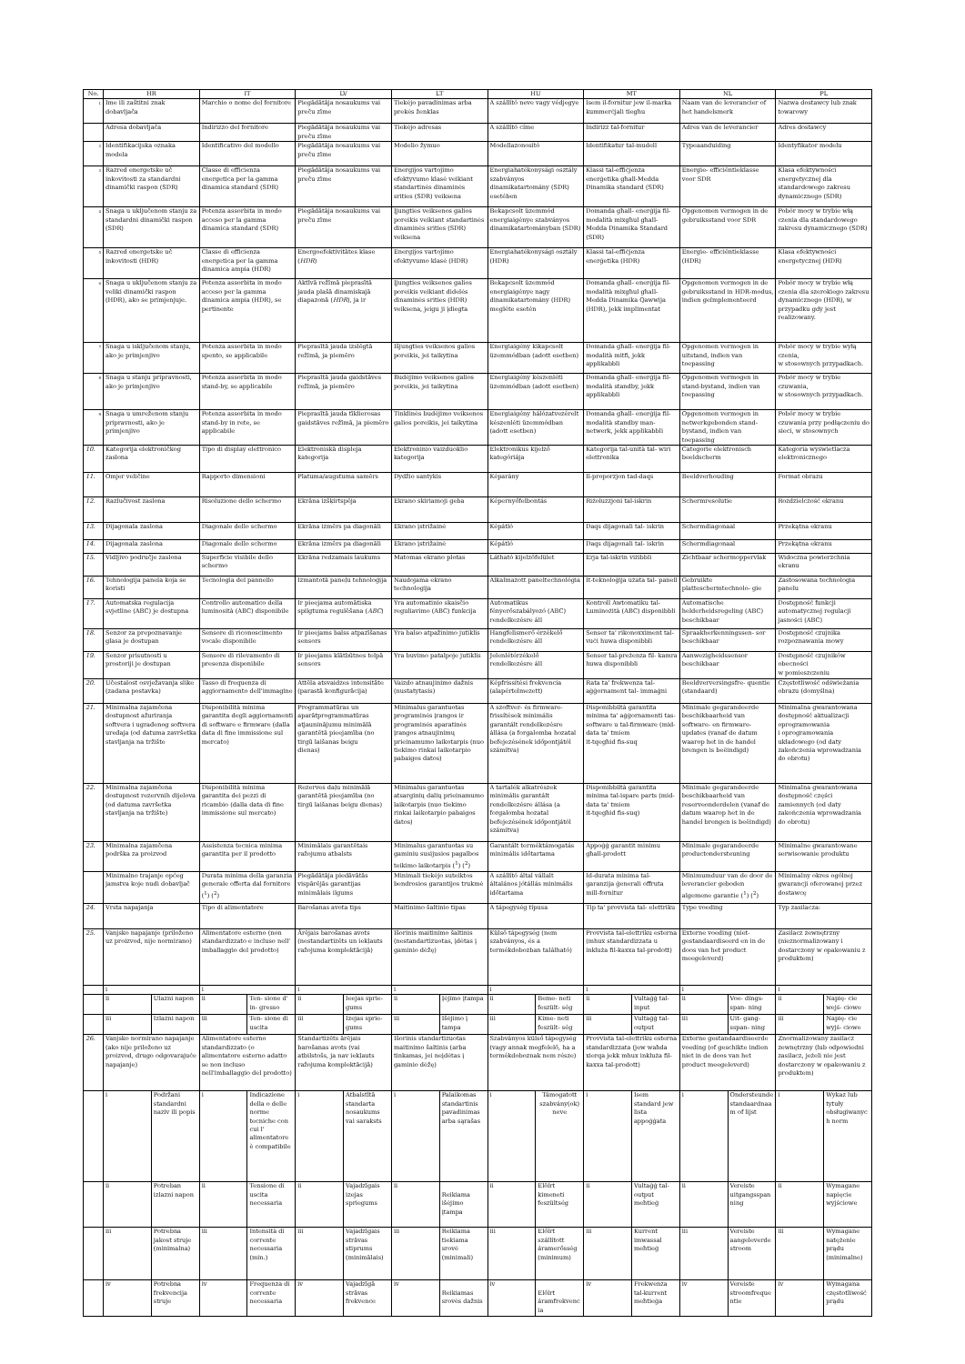| No. | HR | | IT | | LV | | LT | | HU | | MT | | NL | | PL | |
| --- | --- | --- | --- | --- | --- | --- | --- | --- | --- | --- | --- | --- | --- | --- | --- | --- |
| 1 | Ime ili zaštitni znak dobavljača | | Marchio o nome del fornitore | | Piegādātāja nosaukums vai preču zīme | | Tiekėjo pavadinimas arba prekės ženklas | | A szállító neve vagy védjegye | | Isem il-fornitur jew il-marka kummerċjali tiegħu | | Naam van de leverancier of het handelsmerk | | Nazwa dostawcy lub znak towarowy | |
| | Adresa dobavljača | | Indirizzo del fornitore | | Piegādātāja nosaukums vai preču zīme | | Tiekėjo adresas | | A szállító címe | | Indirizz tal-fornitur | | Adres van de leverancier | | Adres dostawcy | |
| 2 | Identifikacijska oznaka modela | | Identificativo del modello | | Piegādātāja nosaukums vai preču zīme | | Modelio žymuo | | Modellazonosító | | Identifikatur tal-mudell | | Typeaanduiding | | Identyfikator modelu | |
| 3 | Razred energetske uč inkovitosti za standardni dinamički raspon (SDR) | | Classe di efficienza energetica per la gamma dinamica standard (SDR) | | Piegādātāja nosaukums vai preču zīme | | Energijos vartojimo efektyvumo klasė veikiant standartinės dinaminės srities (SDR) veiksena | | Energiahatékonysági osztály szabványos dinamikatartomány (SDR) esetében | | Klassi tal-effiċjenza enerġetika għall-Medda Dinamika standard (SDR) | | Energie- efficiëntieklasse voor SDR | | Klasa efektywności energetycznej dla standardowego zakresu dynamicznego (SDR) | |
| 4 | Snaga u uključenom stanju za standardni dinamički raspon (SDR) | | Potenza assorbita in modo acceso per la gamma dinamica standard (SDR) | | Piegādātāja nosaukums vai preču zīme | | Įjungties veiksenos galios poreikis veikiant standartinės dinaminės srities (SDR) veiksena | | Bekapcsolt üzemmód energiaigénye szabványos dinamikatartományban (SDR) | | Domanda għall- enerġija fil-modalità mixgħul għall-Medda Dinamika Standard (SDR) | | Opgenomen vermogen in de gebruiksstand voor SDR | | Pobór mocy w trybie włą czenia dla standardowego zakresu dynamicznego (SDR) | |
| 5 | Razred energetske uč inkovitosti (HDR) | | Classe di efficienza energetica per la gamma dinamica ampia (HDR) | | Energoefektivitātes klase ( HDR ) | | Energijos vartojimo efektyvumo klasė (HDR) | | Energiahatékonysági osztály (HDR) | | Klassi tal-effiċjenza enerġetika (HDR) | | Energie- efficiëntieklasse (HDR) | | Klasa efektywności energetycznej (HDR) | |
| 6 | Snaga u uključenom stanju za veliki dinamički raspon (HDR), ako se primjenjuje. | | Potenza assorbita in modo acceso per la gamma dinamica ampia (HDR), se pertinente | | Aktīvā režīmā pieprasītā jauda plašā dinamiskajā diapazonā ( HDR ), ja ir | | Įjungties veiksenos galios poreikis veikiant didelės dinaminės srities (HDR) veiksena, jeigu ji įdiegta | | Bekapcsolt üzemmód energiaigénye nagy dinamikatartomány (HDR) megléte esetén | | Domanda għall- enerġija fil-modalità mixgħul għall-Medda Dinamika Qawwija (HDR), jekk implimentat | | Opgenomen vermogen in de gebruiksstand in HDR-modus, indien geïmplementeerd | | Pobór mocy w trybie włą czenia dla szerokiego zakresu dynamicznego (HDR), w przypadku gdy jest realizowany. | |
| 7 | Snaga u isključenom stanju, ako je primjenjivo | | Potenza assorbita in modo spento, se applicabile | | Pieprasītā jauda izslēgtā režīmā, ja piemēro | | Išjungties veiksenos galios poreikis, jei taikytina | | Energiaigény kikapcsolt üzemmódban (adott esetben) | | Domanda għall- enerġija fil-modalità mitfi, jekk applikabbli | | Opgenomen vermogen in uitstand, indien van toepassing | | Pobór mocy w trybie wyłą czenia, w stosownych przypadkach. | |
| 8 | Snaga u stanju pripravnosti, ako je primjenjivo | | Potenza assorbita in modo stand-by, se applicabile | | Pieprasītā jauda gaidstāves režīmā, ja piemēro | | Budėjimo veiksenos galios poreikis, jei taikytina | | Energiaigény készenléti üzemmódban (adott esetben) | | Domanda għall- enerġija fil-modalità standby, jekk applikabbli | | Opgenomen vermogen in stand-bystand, indien van toepassing | | Pobór mocy w trybie czuwania, w stosownych przypadkach. | |
| 9 | Snaga u umreženom stanju pripravnosti, ako je primjenjivo | | Potenza assorbita in modo stand-by in rete, se applicabile | | Pieprasītā jauda tīklierosas gaidstāves režīmā, ja piemēro | | Tinklinės budėjimo veiksenos galios poreikis, jei taikytina | | Energiaigény hálózatvezérelt készenléti üzemmódban (adott esetben) | | Domanda għall- enerġija fil-modalità standby man-netwerk, jekk applikabbli | | Opgenomen vermogen in netwerkgebonden stand-bystand, indien van toepassing | | Pobór mocy w trybie czuwania przy podłączeniu do sieci, w stosownych | |
| 10. | Kategorija elektroničkog zaslona | | Tipo di display elettronico | | Elektroniskā displeja kategorija | | Elektroninio vaizduoklio kategorija | | Elektronikus kijelző kategóriája | | Kategorija tal-unità tal- wiri elettronika | | Categorie elektronisch beeldscherm | | Kategoria wyświetlacza elektronicznego | |
| 11. | Omjer veličine | | Rapporto dimensioni | | Platuma/augstuma samērs | | Dydžio santykis | | Képarány | | Il-proporzjon tad-daqs | | Beeldverhouding | | Format obrazu | |
| 12. | Razlučivost zaslona | | Risoluzione dello schermo | | Ekrāna izšķirtspēja | | Ekrano skiriamoji geba | | Képernyőfelbontás | | Riżoluzzjoni tal-iskrin | | Schermresolutie | | Rozdzielczość ekranu | |
| 13. | Dijagonala zaslona | | Diagonale dello schermo | | Ekrāna izmērs pa diagonāli | | Ekrano įstrižainė | | Képátló | | Daqs dijagonali tal- iskrin | | Schermdiagonaal | | Przekątna ekranu | |
| 14. | Dijagonala zaslona | | Diagonale dello schermo | | Ekrāna izmērs pa diagonāli | | Ekrano įstrižainė | | Képátló | | Daqs dijagonali tal- iskrin | | Schermdiagonaal | | Przekątna ekranu | |
| 15. | Vidljivo područje zaslona | | Superficie visibile dello schermo | | Ekrāna redzamais laukums | | Matomas ekrano plotas | | Látható kijelzőfelület | | Erja tal-iskrin viżibbli | | Zichtbaar schermoppervlak | | Widoczna powierzchnia ekranu | |
| 16. | Tehnologija panela koja se koristi | | Tecnologia del pannello | | Izmantotā paneļu tehnoloģija | | Naudojama ekrano technologija | | Alkalmazott paneltechnológia | | It-teknoloġija użata tal- panell | | Gebruikte platteschermtechnolo- gie | | Zastosowana technologia panelu | |
| 17. | Automatska regulacija svjetline (ABC) je dostupna | | Controllo automatico della luminosità (ABC) disponibile | | Ir pieejama automātiska spilgtuma regulēšana ( ABC ) | | Yra automatinio skaisčio reguliavimo (ABC) funkcija | | Automatikus fényerőszabályozó (ABC) rendelkezésre áll | | Kontroll Awtomatiku tal-Luminożità (ABC) disponibbli | | Automatische helderheidsregeling (ABC) beschikbaar | | Dostępność funkcji automatycznej regulacji jasności (ABC) | |
| 18. | Senzor za prepoznavanje glasa je dostupan | | Sensore di riconoscimento vocale disponibile | | Ir pieejams balss atpazīšanas sensors | | Yra balso atpažinimo jutiklis | | Hangfelismerő érzékelő rendelkezésre áll | | Senser ta' rikonoxximent tal-vuċi huwa disponibbli | | Spraakherkenningssen- sor beschikbaar | | Dostępność czujnika rozpoznawania mowy | |
| 19. | Senzor prisutnosti u prostoriji je dostupan | | Sensore di rilevamento di presenza disponibile | | Ir pieejams klātbūtnes telpā sensors | | Yra buvimo patalpoje jutiklis | | Jelenlétérzékelő rendelkezésre áll | | Senser tal-preżenza fil- kamra huwa disponibbli | | Aanwezigheidssensor beschikbaar | | Dostępność czujników obecności w pomieszczeniu | |
| 20. | Učestalost osvježavanja slike (zadana postavka) | | Tasso di frequenza di aggiornamento dell'immagine | | Attēla atsvaidzes intensitāte (parastā konfigurācija) | | Vaizdo atnaujinimo dažnis (nustatytasis) | | Képfrissítési frekvencia (alapértelmezett) | | Rata ta' frekwenza tal- aġġornament tal- immaġni | | Beeldverversingsfre- quentie (standaard) | | Częstotliwość odświeżania obrazu (domyślna) | |
| 21. | Minimalna zajamčena dostupnost ažuriranja softvera i ugrađenog softvera uređaja (od datuma završetka stavljanja na tržište | | Disponibilità minima garantita degli aggiornamenti di software e firmware (dalla data di fine immissione sul mercato) | | Programmatūras un aparātprogrammatūras atjauninājumu minimālā garantētā pieejamība (no tirgū laišanas beigu dienas) | | Minimalus garantuotas programinės įrangos ir programinės aparatinės įrangos atnaujinimų prieinamumo laikotarpis (nuo tiekimo rinkai laikotarpio pabaigos datos) | | A szoftver- és firmware- frissítések minimális garantált rendelkezésre állása (a forgalomba hozatal befejezésének időpontjától számítva) | | Disponibbiltà garantita minima ta' aġġornamenti tas- software u tal-firmware (mid-data ta' tmiem it-tqegħid fis-suq | | Minimale gegarandeerde beschikbaarheid van software- en firmware-updates (vanaf de datum waarop het in de handel brengen is beëindigd) | | Minimalna gwarantowana dostępność aktualizacji oprogramowania i oprogramowania układowego (od daty zakończenia wprowadzania do obrotu) | |
| 22. | Minimalna zajamčena dostupnost rezervnih dijelova (od datuma završetka stavljanja na tržište) | | Disponibilità minima garantita dei pezzi di ricambio (dalla data di fine immissione sul mercato) | | Rezerves daļu minimālā garantētā pieejamība (no tirgū laišanas beigu dienas) | | Minimalus garantuotas atsarginių dalių prieinamumo laikotarpis (nuo tiekimo rinkai laikotarpio pabaigos datos) | | A tartalék alkatrészek minimális garantált rendelkezésre állása (a forgalomba hozatal befejezésének időpontjától számítva) | | Disponibbiltà garantita minima tal-ispare parts (mid-data ta' tmiem it-tqegħid fis-suq) | | Minimale gegarandeerde beschikbaarheid van reserveonderdelen (vanaf de datum waarop het in de handel brengen is beëindigd) | | Minimalna gwarantowana dostępność części zamiennych (od daty zakończenia wprowadzania do obrotu) | |
| 23. | Minimalna zajamčena podrška za proizvod | | Assistenza tecnica minima garantita per il prodotto | | Minimālais garantētais ražojumu atbalsts | | Minimalus garantuotas su gaminiu susijusios pagalbos teikimo laikotarpis (<sup>1</sup>) (<sup>2</sup>) | | Garantált terméktámogatás minimális időtartama | | Appoġġ garantit minimu għall-prodott | | Minimale gegarandeerde productondersteuning | | Minimalne gwarantowane serwisowanie produktu | |
| | Minimalno trajanje općeg jamstva koje nudi dobavljač | | Durata minima della garanzia generale offerta dal fornitore (<sup>1</sup>) (<sup>2</sup>) | | Piegādātāja piedāvātās vispārējās garantijas minimālais ilgums | | Minimali tiekėjo suteiktos bendrosios garantijos trukmė | | A szállító által vállalt általános jótállás minimális időtartama | | Id-durata minima tal-garanzija ġenerali offruta mill-fornitur | | Minimumduur van de door de leverancier geboden algemene garantie (<sup>1</sup>) (<sup>2</sup>) | | Minimalny okres ogólnej gwarancji oferowanej przez dostawcę | |
| 24. | Vrsta napajanja | | Tipo di alimentatore | | Barošanas avota tips | | Maitinimo šaltinio tipas | | A tápegység típusa | | Tip ta' provvista tal- elettriku | | Type voeding | | Typ zasilacza: | |
| 25. | Vanjsko napajanje (priloženo uz proizvod, nije normirano) | | Alimentatore esterno (non standardizzato e incluso nell' imballaggio del prodotto) | | Ārējais barošanas avots (nestandartizēts un iekļauts ražojuma komplektācijā) | | Išorinis maitinimo šaltinis (nestandartizuotas, įdėtas į gaminio dėžę) | | Külső tápegység (nem szabványos, és a termékdobozban található) | | Provvista tal-elettriku esterna (mhux standardizzata u inkluża fil-kaxxa tal-prodott) | | Externe voeding (niet-gestandaardiseerd en in de doos van het product meegeleverd) | | Zasilacz zewnętrzny (nieznormalizowany i dostarczony w opakowaniu z produktem) | |
| | i | | i | | i | | i | | i | | i | | i | | i | |
| | ii | Ulazni napon | ii | Ten- sione d' in- gresso | ii | Ieejas sprie- gums | ii | Įėjimo įtampa | ii | Beme- neti feszült- ség | ii | Vultaġġ tal-input | ii | Voe- dings- span- ning | ii | Napię- cie wejś- ciowe |
| | iii | Izlazni napon | iii | Ten- sione di uscita | iii | Izejas sprie- gums | iii | Išėjimo į tampa | iii | Kime- neti feszült- ség | iii | Vultaġġ tal-output | iii | Uit- gang- sspan- ning | iii | Napię- cie wyjś- ciowe |
| 26. | Vanjsko normirano napajanje (ako nije priloženo uz proizvod, drugo odgovarajuće napajanje) | | Alimentatore esterno standardizzato (o alimentatore esterno adatto se non incluso nell'imballaggio del prodotto) | | Standartizēts ārējais barošanas avots (vai atbilstošs, ja nav iekļauts ražojuma komplektācijā) | | Išorinis standartizuotas maitinimo šaltinis (arba tinkamas, jei neįdėtas į gaminio dėžę) | | Szabványos külső tápegység (vagy annak megfelelő, ha a termékdoboznak nem része) | | Provvista tal-elettriku esterna standardizzata (jew waħda xierqa jekk mhux inkluża fil-kaxxa tal-prodott) | | Externe gestandaardiseerde voeding (of geschikte indien niet in de doos van het product meegeleverd) | | Znormalizowany zasilacz zewnętrzny (lub odpowiedni zasilacz, jeżeli nie jest dostarczony w opakowaniu z produktem) | |
| | i | Podržani standardni naziv ili popis | i | Indicazione della o delle norme tecniche con cui l' alimentatore è compatibile | i | Atbalstītā standarta nosaukums vai saraksts | i | Palaikomas standartinis pavadinimas arba sąrašas | i | Támogatott szabvány(ok) neve | i | Isem standard jew lista appoġġata | i | Ondersteunde standaardnaam of lijst | i | Wykaz lub tytuły obsługiwanych norm |
| | ii | Potreban izlazni napon | ii | Tensione di uscita necessaria | ii | Vajadzīgais izejas spriegums | ii | Reikiama išėjimo įtampa | ii | Elõírt kimeneti feszültség | ii | Vultaġġ tal-output meħtieġ | ii | Vereiste uitgangsspanning | ii | Wymagane napięcie wyjściowe |
| | iii | Potrebna jakost struje (minimalna) | iii | Intensità di corrente necessaria (min.) | iii | Vajadzīgais strāvas stiprums (minimālais) | iii | Reikiama tiekiama srovė (minimali) | iii | Előírt szállított áramerősség (minimum) | iii | Kurrent imwassal meħtieġ | iii | Vereiste aangeleverde stroom | iii | Wymagane natężenie prądu (minimalne) |
| | iv | Potrebna frekvencija struje | iv | Frequenza di corrente necessaria | iv | Vajadzīgā strāvas frekvence | iv | Reikiamas srovės dažnis | iv | Előírt áramfrekvencia | iv | Frekwenza tal-kurrent meħtieġa | iv | Vereiste stroomfrequentie | iv | Wymagana częstotliwość prądu |